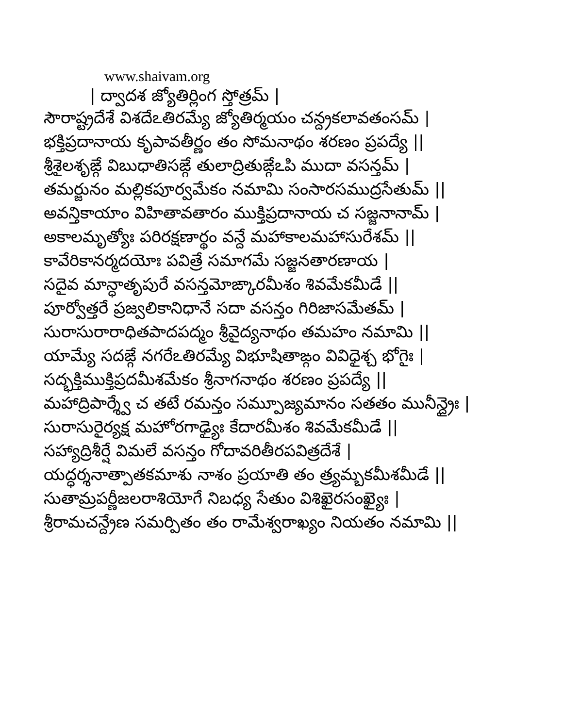www.shaivam.org
| ద్వాదశ జ్యోతిర్లింగ స్తోత్రమ్ |
సౌరాష్ట్రదేశే విశదేఽతిరమ్యే జ్యోతిర్మయం చన్ద్రకలావతంసమ్ |
భక్తిప్రదానాయ కృపావతీర్ణం తం సోమనాథం శరణం ప్రపద్యే ||
శ్రీశైలశృఙ్గే విబుధాతిసఙ్గే తులాద్రితుఙ్గేఽపి ముదా వసన్తమ్ |
తమర్జునం మల్లికపూర్వమేకం నమామి సంసారసముద్రసేతుమ్ ||
అవన్తికాయాం విహితావతారం ముక్తిప్రదానాయ చ సజ్జనానామ్ |
అకాలమృత్యోః పరిరక్షణార్థం వన్దే మహాకాలమహాసురేశమ్ ||
కావేరికానర్మదయోః పవిత్రే సమాగమే సజ్జనతారణాయ |
సదైవ మాన్ధాతృపురే వసన్తమోఙ్కారమీశం శివమేకమీడే ||
పూర్వోత్తరే ప్రజ్వలికానిధానే సదా వసన్తం గిరిజాసమేతమ్ |
సురాసురారాధితపాదపద్మం శ్రీవైద్యనాథం తమహం నమామి ||
యామ్యే సదఙ్గే నగరేఽతిరమ్యే విభూషితాఙ్గం వివిధైశ్చ భోగైః |
సద్భక్తిముక్తిప్రదమీశమేకం శ్రీనాగనాథం శరణం ప్రపద్యే ||
మహాద్రిపార్శ్వే చ తటే రమన్తం సమ్పూజ్యమానం సతతం మునీన్ద్రైః |
సురాసురైర్యక్ష మహోరగాఢ్యైః కేదారమీశం శివమేకమీడే ||
సహ్యాద్రిశీర్షే విమలే వసన్తం గోదావరితీరపవిత్రదేశే |
యద్ధర్శనాత్పాతకమాశు నాశం ప్రయాతి తం త్ర్యమ్బకమీశమీడే ||
సుతామ్రపర్ణీజలరాశియోగే నిబధ్య సేతుం విశిఖైరసంఖ్యైః |
శ్రీరామచన్ద్రేణ సమర్పితం తం రామేశ్వరాఖ్యం నియతం నమామి ||